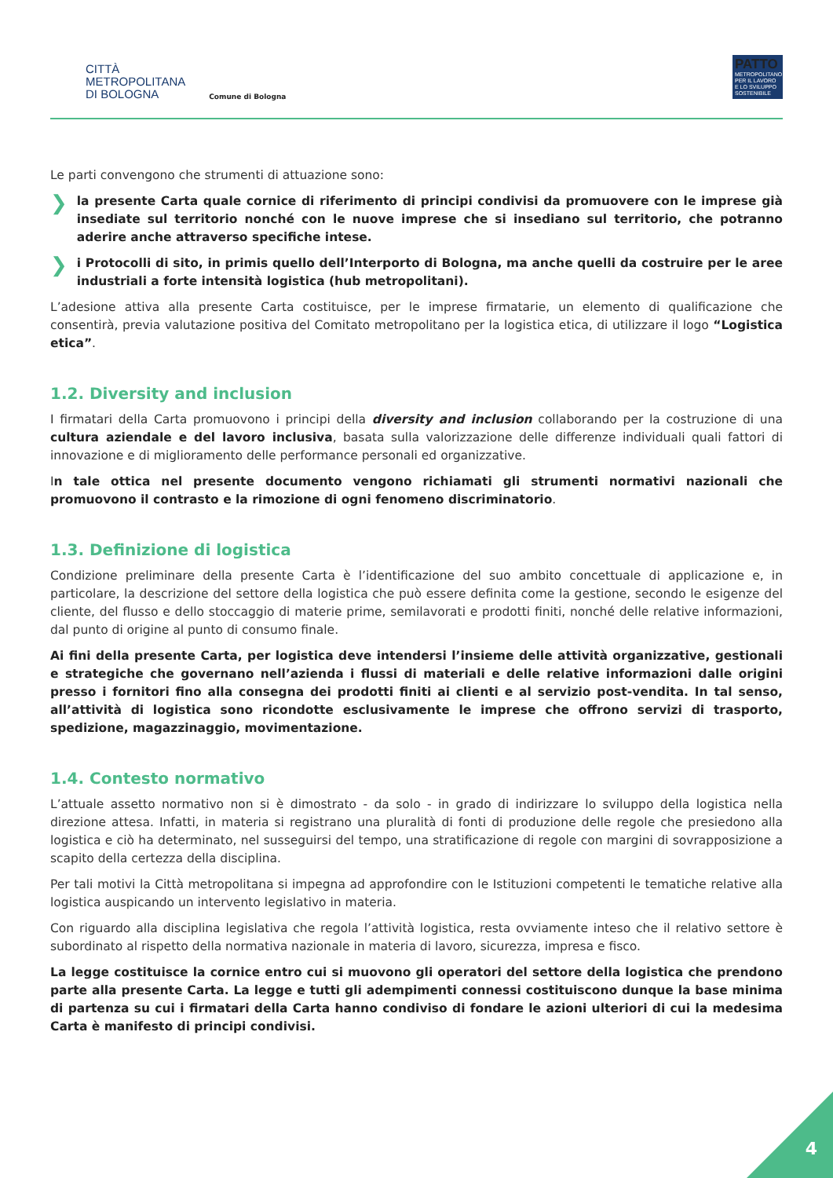CITTÀ
METROPOLITANA
DI BOLOGNA
Comune di Bologna
PATTO
METROPOLITANO PER IL LAVORO E LO SVILUPPO SOSTENIBILE
Le parti convengono che strumenti di attuazione sono:
❯ la presente Carta quale cornice di riferimento di principi condivisi da promuovere con le imprese già insediate sul territorio nonché con le nuove imprese che si insediano sul territorio, che potranno aderire anche attraverso specifiche intese.
❯ i Protocolli di sito, in primis quello dell’Interporto di Bologna, ma anche quelli da costruire per le aree industriali a forte intensità logistica (hub metropolitani).
L’adesione attiva alla presente Carta costituisce, per le imprese firmatarie, un elemento di qualificazione che consentirà, previa valutazione positiva del Comitato metropolitano per la logistica etica, di utilizzare il logo “Logistica etica”.
1.2. Diversity and inclusion
I firmatari della Carta promuovono i principi della diversity and inclusion collaborando per la costruzione di una cultura aziendale e del lavoro inclusiva, basata sulla valorizzazione delle differenze individuali quali fattori di innovazione e di miglioramento delle performance personali ed organizzative.
In tale ottica nel presente documento vengono richiamati gli strumenti normativi nazionali che promuovono il contrasto e la rimozione di ogni fenomeno discriminatorio.
1.3. Definizione di logistica
Condizione preliminare della presente Carta è l’identificazione del suo ambito concettuale di applicazione e, in particolare, la descrizione del settore della logistica che può essere definita come la gestione, secondo le esigenze del cliente, del flusso e dello stoccaggio di materie prime, semilavorati e prodotti finiti, nonché delle relative informazioni, dal punto di origine al punto di consumo finale.
Ai fini della presente Carta, per logistica deve intendersi l’insieme delle attività organizzative, gestionali e strategiche che governano nell’azienda i flussi di materiali e delle relative informazioni dalle origini presso i fornitori fino alla consegna dei prodotti finiti ai clienti e al servizio post-vendita. In tal senso, all’attività di logistica sono ricondotte esclusivamente le imprese che offrono servizi di trasporto, spedizione, magazzinaggio, movimentazione.
1.4. Contesto normativo
L’attuale assetto normativo non si è dimostrato - da solo - in grado di indirizzare lo sviluppo della logistica nella direzione attesa. Infatti, in materia si registrano una pluralità di fonti di produzione delle regole che presiedono alla logistica e ciò ha determinato, nel susseguirsi del tempo, una stratificazione di regole con margini di sovrapposizione a scapito della certezza della disciplina.
Per tali motivi la Città metropolitana si impegna ad approfondire con le Istituzioni competenti le tematiche relative alla logistica auspicando un intervento legislativo in materia.
Con riguardo alla disciplina legislativa che regola l’attività logistica, resta ovviamente inteso che il relativo settore è subordinato al rispetto della normativa nazionale in materia di lavoro, sicurezza, impresa e fisco.
La legge costituisce la cornice entro cui si muovono gli operatori del settore della logistica che prendono parte alla presente Carta. La legge e tutti gli adempimenti connessi costituiscono dunque la base minima di partenza su cui i firmatari della Carta hanno condiviso di fondare le azioni ulteriori di cui la medesima Carta è manifesto di principi condivisi.
4